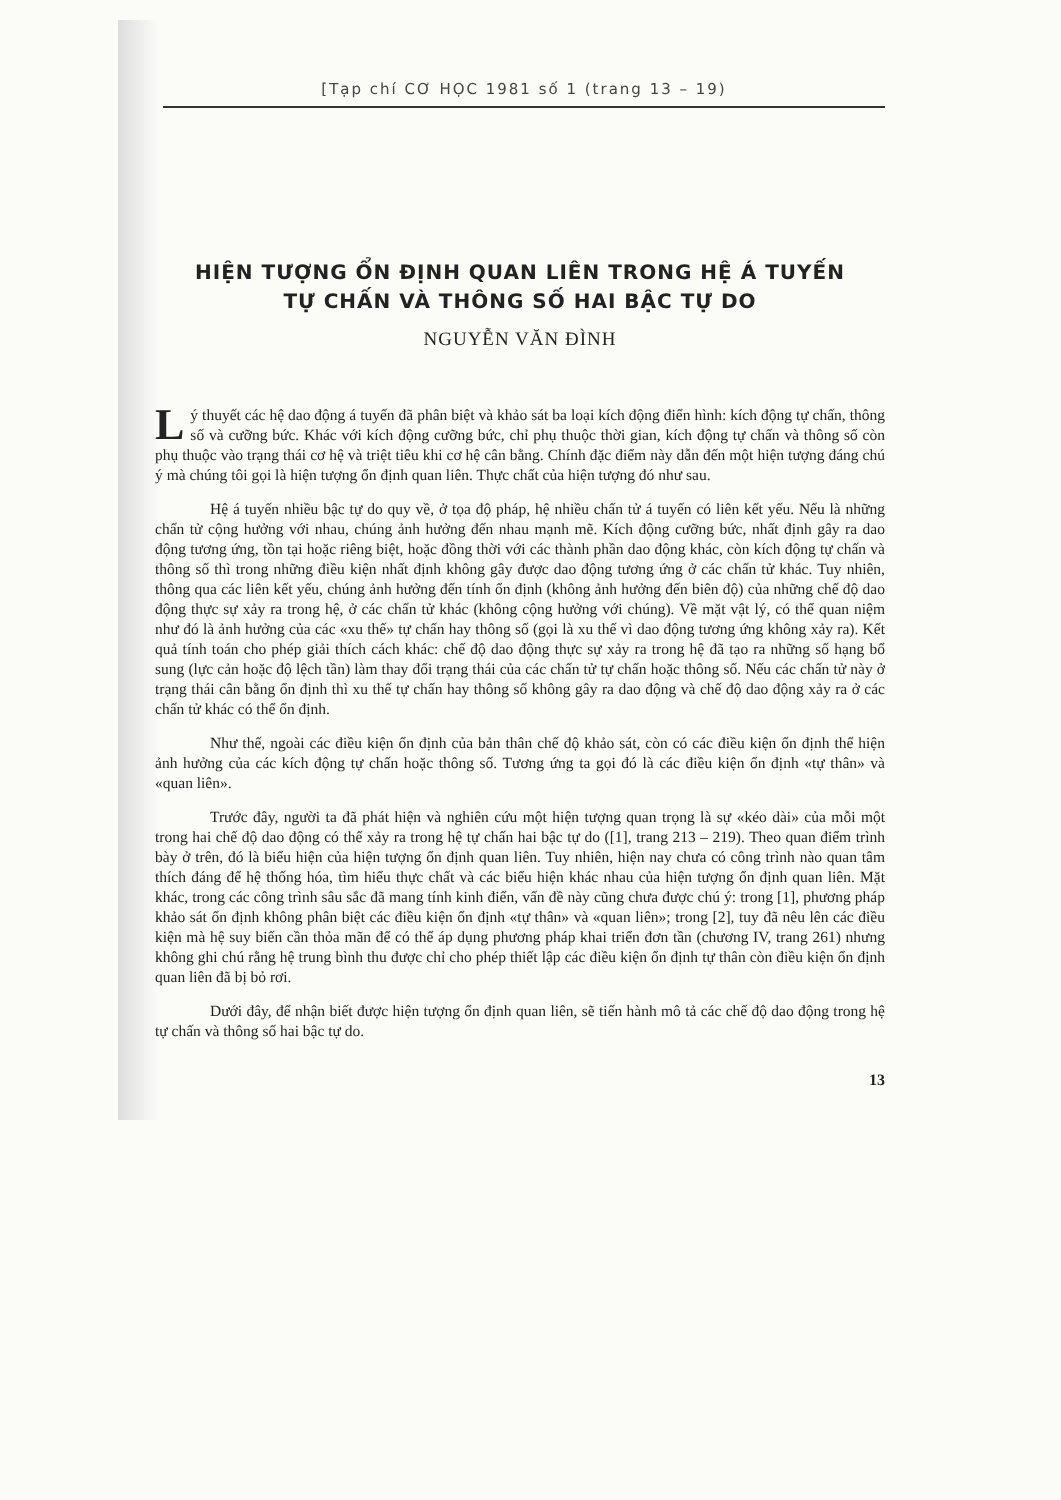[Tạp chí CƠ HỌC 1981 số 1 (trang 13 – 19)
HIỆN TƯỢNG ỔN ĐỊNH QUAN LIÊN TRONG HỆ Á TUYẾN
TỰ CHẤN VÀ THÔNG SỐ HAI BẬC TỰ DO
NGUYỄN VĂN ĐÌNH
Lý thuyết các hệ dao động á tuyến đã phân biệt và khảo sát ba loại kích động điển hình: kích động tự chấn, thông số và cưỡng bức. Khác với kích động cưỡng bức, chỉ phụ thuộc thời gian, kích động tự chấn và thông số còn phụ thuộc vào trạng thái cơ hệ và triệt tiêu khi cơ hệ cân bằng. Chính đặc điểm này dẫn đến một hiện tượng đáng chú ý mà chúng tôi gọi là hiện tượng ổn định quan liên. Thực chất của hiện tượng đó như sau.
Hệ á tuyến nhiều bậc tự do quy về, ở tọa độ pháp, hệ nhiều chấn tử á tuyến có liên kết yếu. Nếu là những chấn tử cộng hưởng với nhau, chúng ảnh hưởng đến nhau mạnh mẽ. Kích động cưỡng bức, nhất định gây ra dao động tương ứng, tồn tại hoặc riêng biệt, hoặc đồng thời với các thành phần dao động khác, còn kích động tự chấn và thông số thì trong những điều kiện nhất định không gây được dao động tương ứng ở các chấn tử khác. Tuy nhiên, thông qua các liên kết yếu, chúng ảnh hưởng đến tính ổn định (không ảnh hưởng đến biên độ) của những chế độ dao động thực sự xảy ra trong hệ, ở các chấn tử khác (không cộng hưởng với chúng). Về mặt vật lý, có thể quan niệm như đó là ảnh hưởng của các «xu thế» tự chấn hay thông số (gọi là xu thế vì dao động tương ứng không xảy ra). Kết quả tính toán cho phép giải thích cách khác: chế độ dao động thực sự xảy ra trong hệ đã tạo ra những số hạng bổ sung (lực cản hoặc độ lệch tần) làm thay đổi trạng thái của các chấn tử tự chấn hoặc thông số. Nếu các chấn tử này ở trạng thái cân bằng ổn định thì xu thế tự chấn hay thông số không gây ra dao động và chế độ dao động xảy ra ở các chấn tử khác có thể ổn định.
Như thế, ngoài các điều kiện ổn định của bản thân chế độ khảo sát, còn có các điều kiện ổn định thể hiện ảnh hưởng của các kích động tự chấn hoặc thông số. Tương ứng ta gọi đó là các điều kiện ổn định «tự thân» và «quan liên».
Trước đây, người ta đã phát hiện và nghiên cứu một hiện tượng quan trọng là sự «kéo dài» của mỗi một trong hai chế độ dao động có thể xảy ra trong hệ tự chấn hai bậc tự do ([1], trang 213 – 219). Theo quan điểm trình bày ở trên, đó là biểu hiện của hiện tượng ổn định quan liên. Tuy nhiên, hiện nay chưa có công trình nào quan tâm thích đáng để hệ thống hóa, tìm hiểu thực chất và các biểu hiện khác nhau của hiện tượng ổn định quan liên. Mặt khác, trong các công trình sâu sắc đã mang tính kinh điển, vấn đề này cũng chưa được chú ý: trong [1], phương pháp khảo sát ổn định không phân biệt các điều kiện ổn định «tự thân» và «quan liên»; trong [2], tuy đã nêu lên các điều kiện mà hệ suy biến cần thỏa mãn để có thể áp dụng phương pháp khai triển đơn tần (chương IV, trang 261) nhưng không ghi chú rằng hệ trung bình thu được chỉ cho phép thiết lập các điều kiện ổn định tự thân còn điều kiện ổn định quan liên đã bị bỏ rơi.
Dưới đây, để nhận biết được hiện tượng ổn định quan liên, sẽ tiến hành mô tả các chế độ dao động trong hệ tự chấn và thông số hai bậc tự do.
13